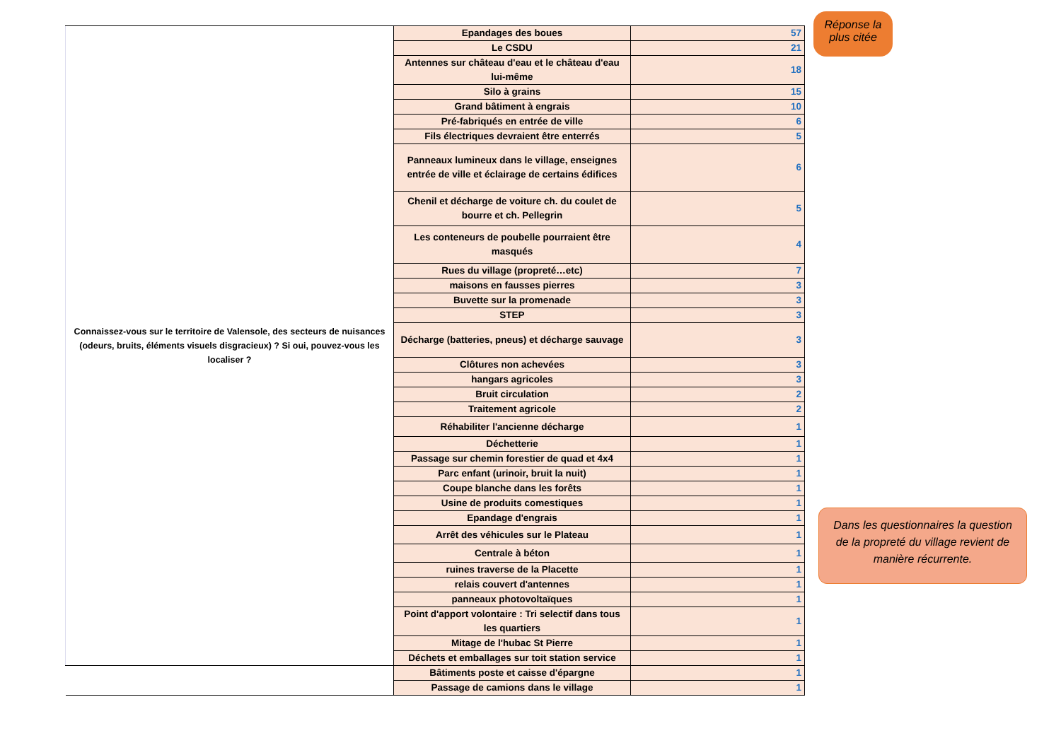Réponse la plus citée
| Connaissez-vous sur le territoire de Valensole, des secteurs de nuisances (odeurs, bruits, éléments visuels disgracieux) ? Si oui, pouvez-vous les localiser ? | Epandages des boues | 57 |
| | Le CSDU | 21 |
| | Antennes sur château d'eau et le château d'eau lui-même | 18 |
| | Silo à grains | 15 |
| | Grand bâtiment à engrais | 10 |
| | Pré-fabriqués en entrée de ville | 6 |
| | Fils électriques devraient être enterrés | 5 |
| | Panneaux lumineux dans le village, enseignes entrée de ville et éclairage de certains édifices | 6 |
| | Chenil et décharge de voiture ch. du coulet de bourre et ch. Pellegrin | 5 |
| | Les conteneurs de poubelle pourraient être masqués | 4 |
| | Rues du village (propreté…etc) | 7 |
| | maisons en fausses pierres | 3 |
| | Buvette sur la promenade | 3 |
| | STEP | 3 |
| | Décharge (batteries, pneus) et décharge sauvage | 3 |
| | Clôtures non achevées | 3 |
| | hangars agricoles | 3 |
| | Bruit circulation | 2 |
| | Traitement agricole | 2 |
| | Réhabiliter l'ancienne décharge | 1 |
| | Déchetterie | 1 |
| | Passage sur chemin forestier de quad et 4x4 | 1 |
| | Parc enfant (urinoir, bruit la nuit) | 1 |
| | Coupe blanche dans les forêts | 1 |
| | Usine de produits comestiques | 1 |
| | Epandage d'engrais | 1 |
| | Arrêt des véhicules sur le Plateau | 1 |
| | Centrale à béton | 1 |
| | ruines traverse de la Placette | 1 |
| | relais couvert d'antennes | 1 |
| | panneaux photovoltaïques | 1 |
| | Point d'apport volontaire : Tri selectif dans tous les quartiers | 1 |
| | Mitage de l'hubac St Pierre | 1 |
| | Déchets et emballages sur toit station service | 1 |
| | Bâtiments poste et caisse d'épargne | 1 |
| | Passage de camions dans le village | 1 |
Dans les questionnaires la question de la propreté du village revient de manière récurrente.